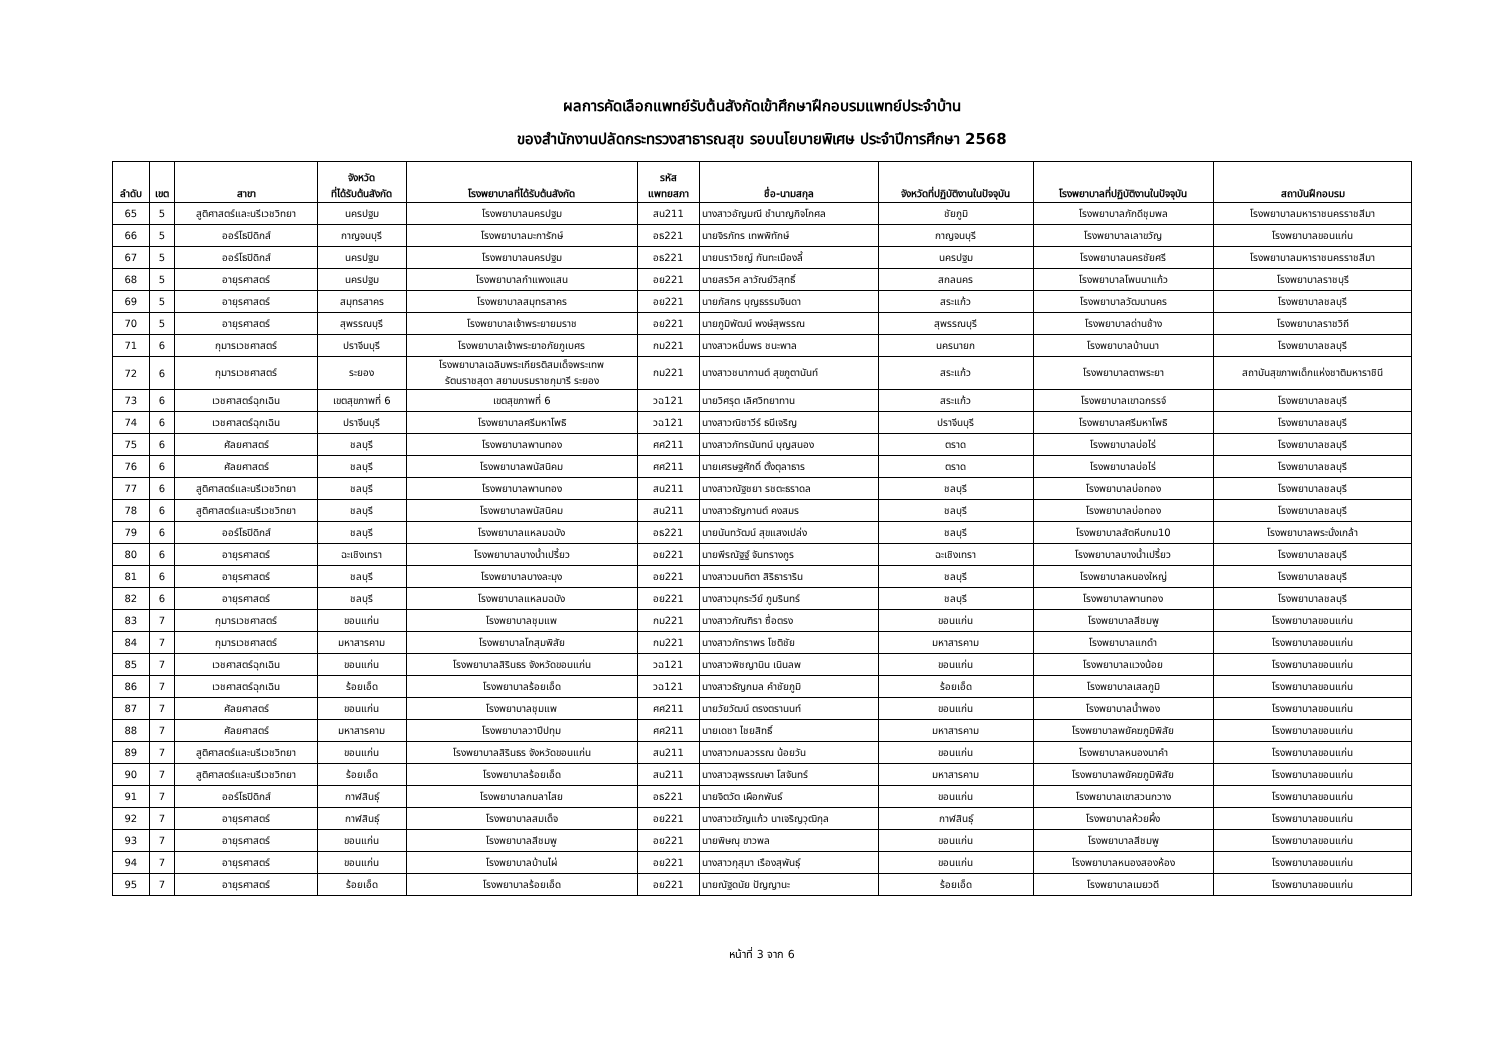ผลการคัดเลือกแพทย์รับต้นสังกัดเข้าศึกษาฝึกอบรมแพทย์ประจำบ้าน
ของสำนักงานปลัดกระทรวงสาธารณสุข รอบนโยบายพิเศษ ประจำปีการศึกษา 2568
| ลำดับ | เขต | สาขา | จังหวัด ที่ได้รับต้นสังกัด | โรงพยาบาลที่ได้รับต้นสังกัด | รหัส แพทยสภา | ชื่อ-นามสกุล | จังหวัดที่ปฏิบัติงานในปัจจุบัน | โรงพยาบาลที่ปฏิบัติงานในปัจจุบัน | สถาบันฝึกอบรม |
| --- | --- | --- | --- | --- | --- | --- | --- | --- | --- |
| 65 | 5 | สูติศาสตร์และนรีเวชวิทยา | นครปฐม | โรงพยาบาลนครปฐม | สน211 | นางสาวอัญมณี ชำนาญกิจโกศล | ชัยภูมิ | โรงพยาบาลภักดีชุมพล | โรงพยาบาลมหาราชนครราชสีมา |
| 66 | 5 | ออร์โธปิดิกส์ | กาญจนบุรี | โรงพยาบาลมะการักษ์ | อธ221 | นายจิรภัทร เทพพิทักษ์ | กาญจนบุรี | โรงพยาบาลเลาขวัญ | โรงพยาบาลขอนแก่น |
| 67 | 5 | ออร์โธปิดิกส์ | นครปฐม | โรงพยาบาลนครปฐม | อธ221 | นายนราวิชญ์ กันทะเมืองลี้ | นครปฐม | โรงพยาบาลนครชัยศรี | โรงพยาบาลมหาราชนครราชสีมา |
| 68 | 5 | อายุรศาสตร์ | นครปฐม | โรงพยาบาลกำแพงแสน | อย221 | นายสรวิศ ลาวัณย์วิสุทธิ์ | สกลนคร | โรงพยาบาลโพนนาแก้ว | โรงพยาบาลราชบุรี |
| 69 | 5 | อายุรศาสตร์ | สมุทรสาคร | โรงพยาบาลสมุทรสาคร | อย221 | นายภัสกร บุญธรรมจินดา | สระแก้ว | โรงพยาบาลวัฒนานคร | โรงพยาบาลชลบุรี |
| 70 | 5 | อายุรศาสตร์ | สุพรรณบุรี | โรงพยาบาลเจ้าพระยายมราช | อย221 | นายภูมิพัฒน์ พงษ์สุพรรณ | สุพรรณบุรี | โรงพยาบาลด่านช้าง | โรงพยาบาลราชวิถี |
| 71 | 6 | กุมารเวชศาสตร์ | ปราจีนบุรี | โรงพยาบาลเจ้าพระยาอภัยภูเบศร | กม221 | นางสาวหนึ่มพร ชนะพาล | นครนายก | โรงพยาบาลบ้านนา | โรงพยาบาลชลบุรี |
| 72 | 6 | กุมารเวชศาสตร์ | ระยอง | โรงพยาบาลเฉลิมพระเกียรติสมเด็จพระเทพ รัตนราชสุดา สยามบรมราชกุมารี ระยอง | กม221 | นางสาวชนากานต์ สุขภูตานันท์ | สระแก้ว | โรงพยาบาลตาพระยา | สถาบันสุขภาพเด็กแห่งชาติมหาราชินี |
| 73 | 6 | เวชศาสตร์ฉุกเฉิน | เขตสุขภาพที่ 6 | เขตสุขภาพที่ 6 | วฉ121 | นายวิศรุต เลิศวิทยาทาน | สระแก้ว | โรงพยาบาลเขาฉกรรจ์ | โรงพยาบาลชลบุรี |
| 74 | 6 | เวชศาสตร์ฉุกเฉิน | ปราจีนบุรี | โรงพยาบาลศรีมหาโพธิ | วฉ121 | นางสาวณิชาวีร์ ธนีเจริญ | ปราจีนบุรี | โรงพยาบาลศรีมหาโพธิ | โรงพยาบาลชลบุรี |
| 75 | 6 | ศัลยศาสตร์ | ชลบุรี | โรงพยาบาลพานทอง | ศศ211 | นางสาวภัทรนันทน์ บุญสนอง | ตราด | โรงพยาบาลบ่อไร่ | โรงพยาบาลชลบุรี |
| 76 | 6 | ศัลยศาสตร์ | ชลบุรี | โรงพยาบาลพนัสนิคม | ศศ211 | นายเศรษฐศักดิ์ ตั้งตุลาธาร | ตราด | โรงพยาบาลบ่อไร่ | โรงพยาบาลชลบุรี |
| 77 | 6 | สูติศาสตร์และนรีเวชวิทยา | ชลบุรี | โรงพยาบาลพานทอง | สน211 | นางสาวณัฐชยา รชตะธราดล | ชลบุรี | โรงพยาบาลบ่อทอง | โรงพยาบาลชลบุรี |
| 78 | 6 | สูติศาสตร์และนรีเวชวิทยา | ชลบุรี | โรงพยาบาลพนัสนิคม | สน211 | นางสาวธัญกานต์ คงสมร | ชลบุรี | โรงพยาบาลบ่อทอง | โรงพยาบาลชลบุรี |
| 79 | 6 | ออร์โธปิดิกส์ | ชลบุรี | โรงพยาบาลแหลมฉบัง | อธ221 | นายนันทวัฒน์ สุขแสงเปล่ง | ชลบุรี | โรงพยาบาลสัตหีบกม10 | โรงพยาบาลพระนั่งเกล้า |
| 80 | 6 | อายุรศาสตร์ | ฉะเชิงเทรา | โรงพยาบาลบางน้ำเปรี้ยว | อย221 | นายพีรณัฐฐ์ จันทรางกูร | ฉะเชิงเทรา | โรงพยาบาลบางน้ำเปรี้ยว | โรงพยาบาลชลบุรี |
| 81 | 6 | อายุรศาสตร์ | ชลบุรี | โรงพยาบาลบางละมุง | อย221 | นางสาวมนทิตา สิริธาราริน | ชลบุรี | โรงพยาบาลหนองใหญ่ | โรงพยาบาลชลบุรี |
| 82 | 6 | อายุรศาสตร์ | ชลบุรี | โรงพยาบาลแหลมฉบัง | อย221 | นางสาวมุกระวีย์ ภูมรินทร์ | ชลบุรี | โรงพยาบาลพานทอง | โรงพยาบาลชลบุรี |
| 83 | 7 | กุมารเวชศาสตร์ | ขอนแก่น | โรงพยาบาลชุมแพ | กม221 | นางสาวภัณฑิรา ซื่อตรง | ขอนแก่น | โรงพยาบาลสีชมพู | โรงพยาบาลขอนแก่น |
| 84 | 7 | กุมารเวชศาสตร์ | มหาสารคาม | โรงพยาบาลโกสุมพิสัย | กม221 | นางสาวภัทราพร โชติชัย | มหาสารคาม | โรงพยาบาลแกดำ | โรงพยาบาลขอนแก่น |
| 85 | 7 | เวชศาสตร์ฉุกเฉิน | ขอนแก่น | โรงพยาบาลสิรินธร จังหวัดขอนแก่น | วฉ121 | นางสาวพิชญานิน เนินลพ | ขอนแก่น | โรงพยาบาลแวงน้อย | โรงพยาบาลขอนแก่น |
| 86 | 7 | เวชศาสตร์ฉุกเฉิน | ร้อยเอ็ด | โรงพยาบาลร้อยเอ็ด | วฉ121 | นางสาวธัญกมล คำชัยภูมิ | ร้อยเอ็ด | โรงพยาบาลเสลภูมิ | โรงพยาบาลขอนแก่น |
| 87 | 7 | ศัลยศาสตร์ | ขอนแก่น | โรงพยาบาลชุมแพ | ศศ211 | นายวัยวัฒน์ ตรงตรานนท์ | ขอนแก่น | โรงพยาบาลน้ำพอง | โรงพยาบาลขอนแก่น |
| 88 | 7 | ศัลยศาสตร์ | มหาสารคาม | โรงพยาบาลวาปีปทุม | ศศ211 | นายเดชา ไชยสิทธิ์ | มหาสารคาม | โรงพยาบาลพยัคฆภูมิพิสัย | โรงพยาบาลขอนแก่น |
| 89 | 7 | สูติศาสตร์และนรีเวชวิทยา | ขอนแก่น | โรงพยาบาลสิรินธร จังหวัดขอนแก่น | สน211 | นางสาวกมลวรรณ น้อยวัน | ขอนแก่น | โรงพยาบาลหนองนาคำ | โรงพยาบาลขอนแก่น |
| 90 | 7 | สูติศาสตร์และนรีเวชวิทยา | ร้อยเอ็ด | โรงพยาบาลร้อยเอ็ด | สน211 | นางสาวสุพรรณษา โสจันทร์ | มหาสารคาม | โรงพยาบาลพยัคฆภูมิพิสัย | โรงพยาบาลขอนแก่น |
| 91 | 7 | ออร์โธปิดิกส์ | กาฬสินธุ์ | โรงพยาบาลกมลาไสย | อธ221 | นายจิตวัต เผือกพันธ์ | ขอนแก่น | โรงพยาบาลเขาสวนกวาง | โรงพยาบาลขอนแก่น |
| 92 | 7 | อายุรศาสตร์ | กาฬสินธุ์ | โรงพยาบาลสมเด็จ | อย221 | นางสาวขวัญแก้ว นาเจริญวุฒิกุล | กาฬสินธุ์ | โรงพยาบาลห้วยผึ้ง | โรงพยาบาลขอนแก่น |
| 93 | 7 | อายุรศาสตร์ | ขอนแก่น | โรงพยาบาลสีชมพู | อย221 | นายพิษณุ ขาวพล | ขอนแก่น | โรงพยาบาลสีชมพู | โรงพยาบาลขอนแก่น |
| 94 | 7 | อายุรศาสตร์ | ขอนแก่น | โรงพยาบาลบ้านไผ่ | อย221 | นางสาวกุสุมา เรืองสุพันธุ์ | ขอนแก่น | โรงพยาบาลหนองสองห้อง | โรงพยาบาลขอนแก่น |
| 95 | 7 | อายุรศาสตร์ | ร้อยเอ็ด | โรงพยาบาลร้อยเอ็ด | อย221 | นายณัฐดนัย ปัญญานะ | ร้อยเอ็ด | โรงพยาบาลเมยวดี | โรงพยาบาลขอนแก่น |
หน้าที่ 3 จาก 6